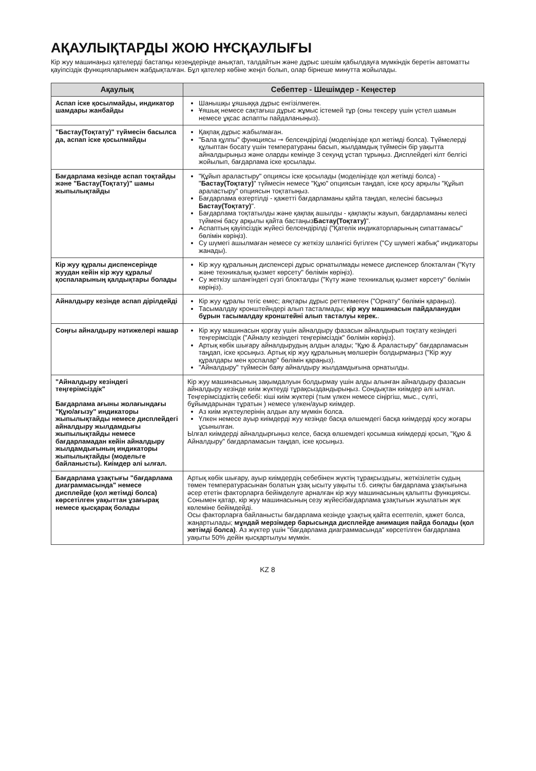АҚАУЛЫҚТАРДЫ ЖОЮ НҰСҚАУЛЫҒЫ
Кір жуу машинаңыз қателерді бастапқы кезеңдерінде анықтап, талдайтын және дұрыс шешім қабылдауға мүмкіндік беретін автоматты қауіпсіздік функцияларымен жабдықталған. Бұл қателер көбіне жеңіл болып, олар бірнеше минутта жойылады.
| Ақаулық | Себептер - Шешімдер - Кеңестер |
| --- | --- |
| Аспап іске қосылмайды, индикатор шамдары жанбайды | Шанышқы ұяшыққа дұрыс енгізілмеген. Ұяшық немесе сақтағыш дұрыс жұмыс істемей тұр (оны тексеру үшін үстел шамын немесе ұқсас аспапты пайдаланыңыз). |
| "Бастау(Тоқтату)" түймесін басылса да, аспап іске қосылмайды | Қақпақ дұрыс жабылмаған. "Бала құлпы" функциясы ⊸ белсендірілді (моделіңізде қол жетімді болса). Түймелерді құлыптан босату үшін температураны басып, жылдамдық түймесін бір уақытта айналдырыңыз және оларды кемінде 3 секунд ұстап тұрыңыз. Дисплейдегі кілт белгісі жойылып, бағдарлама іске қосылады. |
| Бағдарлама кезінде аспап тоқтайды және "Бастау(Тоқтату)" шамы жыпылықтайды | "Құйып араластыру" опциясы іске қосылады (моделіңізде қол жетімді болса) - " Бастау(Тоқтату) " түймесін немесе "Құю" опциясын таңдап, іске қосу арқылы "Құйып араластыру" опциясын тоқтатыңыз. Бағдарлама өзгертілді - қажетті бағдарламаны қайта таңдап, келесіні басыңыз Бастау(Тоқтату) ". Бағдарлама тоқтатылды және қақпақ ашылды - қақпақты жауып, бағдарламаны келесі түймені басу арқылы қайта бастаңыз Бастау(Тоқтату) ". Аспаптың қауіпсіздік жүйесі белсендірілді ("Қателік индикаторларының сипаттамасы" бөлімін көріңіз). Су шүмегі ашылмаған немесе су жеткізу шлангісі бүгілген ("Су шүмегі жабық" индикаторы жанады). |
| Кір жуу құралы диспенсерінде жуудан кейін кір жуу құралы/ қоспаларының қалдықтары болады | Кір жуу құралының диспенсері дұрыс орнатылмады немесе диспенсер блокталған ("Күту және техникалық қызмет көрсету" бөлімін көріңіз). Су жеткізу шлангіндегі сүзгі блокталды ("Күту және техникалық қызмет көрсету" бөлімін көріңіз). |
| Айналдыру кезінде аспап дірілдейді | Кір жуу құралы тегіс емес; аяқтары дұрыс реттелмеген ("Орнату" бөлімін қараңыз). Тасымалдау кронштейндері алып тасталмады; кір жуу машинасын пайдаланудан бұрын тасымалдау кронштейні алып тасталуы керек. . |
| Соңғы айналдыру нәтижелері нашар | Кір жуу машинасын қорғау үшін айналдыру фазасын айналдырып тоқтату кезіндегі теңгерімсіздік ("Айналу кезіндегі теңгерімсіздік" бөлімін көріңіз). Артық көбік шығару айналдырудың алдын алады; “Құю & Араластыру” бағдарламасын таңдап, іске қосыңыз. Артық кір жуу құралының мөлшерін болдырмаңыз ("Кір жуу құралдары мен қоспалар" бөлімін қараңыз). "Айналдыру" түймесін баяу айналдыру жылдамдығына орнатылды. |
| "Айналдыру кезіндегі теңгерімсіздік" Бағдарлама ағыны жолағындағы "Құю/ағызу" индикаторы жыпылықтайды немесе дисплейдегі айналдыру жылдамдығы жыпылықтайды немесе бағдарламадан кейін айналдыру жылдамдығының индикаторы жыпылықтайды (модельге байланысты). Киімдер әлі ылғал. | Кір жуу машинасының зақымдалуын болдырмау үшін алды алынған айналдыру фазасын айналдыру кезінде киім жүктеуді тұрақсыздандырыңыз. Сондықтан киімдер әлі ылғал. Теңгерімсіздіктің себебі: кіші киім жүктері (тым үлкен немесе сіңіргіш, мыс., сүлгі, бұйымдарынан тұратын ) немесе үлкен/ауыр киімдер. Аз киім жүктеулерінің алдын алу мүмкін болса. Үлкен немесе ауыр киімдерді жуу кезінде басқа өлшемдегі басқа киімдерді қосу жоғары ұсынылған. Ылғал киімдерді айналдырғыңыз келсе, басқа өлшемдегі қосымша киімдерді қосып, "Құю & Айналдыру" бағдарламасын таңдап, іске қосыңыз. |
| Бағдарлама ұзақтығы "бағдарлама диаграммасында" немесе дисплейде (қол жетімді болса) көрсетілген уақыттан ұзағырақ немесе қысқарақ болады | Артық көбік шығару, ауыр киімдердің себебінен жүктің тұрақсыздығы, жеткізілетін судың төмен температурасынан болатын ұзақ ысыту уақыты т.б. сияқты бағдарлама ұзақтығына әсер ететін факторларға бейімделуге арналған кір жуу машинасының қалыпты функциясы. Сонымен қатар, кір жуу машинасының сезу жүйесібағдарлама ұзақтығын жуылатын жүк көлеміне бейімдейді. Осы факторларға байланысты бағдарлама кезінде ұзақтық қайта есептеліп, қажет болса, жаңартылады; мұндай мерзімдер барысында дисплейде анимация пайда болады (қол жетімді болса) . Аз жүктер үшін "бағдарлама диаграммасында" көрсетілген бағдарлама уақыты 50% дейін қысқартылуы мүмкін. |
KZ 8